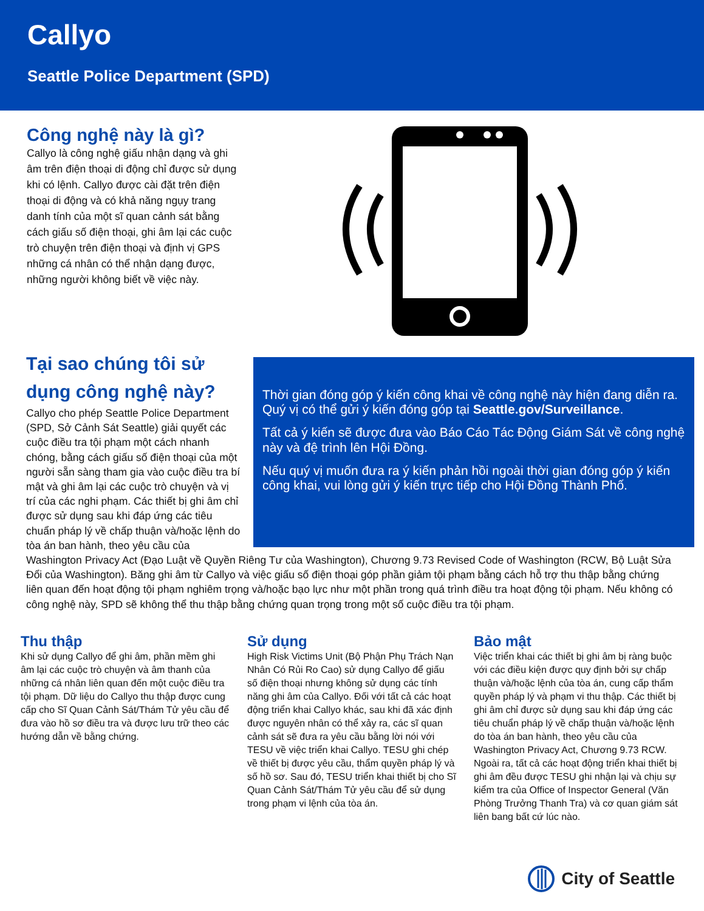Callyo
Seattle Police Department (SPD)
Công nghệ này là gì?
Callyo là công nghệ giấu nhận dạng và ghi âm trên điện thoại di động chỉ được sử dụng khi có lệnh. Callyo được cài đặt trên điện thoại di động và có khả năng ngụy trang danh tính của một sĩ quan cảnh sát bằng cách giấu số điện thoại, ghi âm lại các cuộc trò chuyện trên điện thoại và định vị GPS những cá nhân có thể nhận dạng được, những người không biết về việc này.
Thời gian đóng góp ý kiến công khai về công nghệ này hiện đang diễn ra. Quý vị có thể gửi ý kiến đóng góp tại Seattle.gov/Surveillance.
Tất cả ý kiến sẽ được đưa vào Báo Cáo Tác Động Giám Sát về công nghệ này và đệ trình lên Hội Đồng.
Nếu quý vị muốn đưa ra ý kiến phản hồi ngoài thời gian đóng góp ý kiến công khai, vui lòng gửi ý kiến trực tiếp cho Hội Đồng Thành Phố.
Tại sao chúng tôi sử
dụng công nghệ này?
Callyo cho phép Seattle Police Department (SPD, Sở Cảnh Sát Seattle) giải quyết các cuộc điều tra tội phạm một cách nhanh chóng, bằng cách giấu số điện thoại của một người sẵn sàng tham gia vào cuộc điều tra bí mật và ghi âm lại các cuộc trò chuyện và vị trí của các nghi phạm. Các thiết bị ghi âm chỉ được sử dụng sau khi đáp ứng các tiêu chuẩn pháp lý về chấp thuận và/hoặc lệnh do tòa án ban hành, theo yêu cầu của Washington Privacy Act (Đạo Luật về Quyền Riêng Tư của Washington), Chương 9.73 Revised Code of Washington (RCW, Bộ Luật Sửa Đổi của Washington). Băng ghi âm từ Callyo và việc giấu số điện thoại góp phần giảm tội phạm bằng cách hỗ trợ thu thập bằng chứng liên quan đến hoạt động tội phạm nghiêm trọng và/hoặc bạo lực như một phần trong quá trình điều tra hoạt động tội phạm. Nếu không có công nghệ này, SPD sẽ không thể thu thập bằng chứng quan trọng trong một số cuộc điều tra tội phạm.
Thu thập
Khi sử dụng Callyo để ghi âm, phần mềm ghi âm lại các cuộc trò chuyện và âm thanh của những cá nhân liên quan đến một cuộc điều tra tội phạm. Dữ liệu do Callyo thu thập được cung cấp cho Sĩ Quan Cảnh Sát/Thám Tử yêu cầu để đưa vào hồ sơ điều tra và được lưu trữ theo các hướng dẫn về bằng chứng.
Sử dụng
High Risk Victims Unit (Bộ Phận Phụ Trách Nạn Nhân Có Rủi Ro Cao) sử dụng Callyo để giấu số điện thoại nhưng không sử dụng các tính năng ghi âm của Callyo. Đối với tất cả các hoạt động triển khai Callyo khác, sau khi đã xác định được nguyên nhân có thể xảy ra, các sĩ quan cảnh sát sẽ đưa ra yêu cầu bằng lời nói với TESU về việc triển khai Callyo. TESU ghi chép về thiết bị được yêu cầu, thẩm quyền pháp lý và số hồ sơ. Sau đó, TESU triển khai thiết bị cho Sĩ Quan Cảnh Sát/Thám Tử yêu cầu để sử dụng trong phạm vi lệnh của tòa án.
Bảo mật
Việc triển khai các thiết bị ghi âm bị ràng buộc với các điều kiện được quy định bởi sự chấp thuận và/hoặc lệnh của tòa án, cung cấp thẩm quyền pháp lý và phạm vi thu thập. Các thiết bị ghi âm chỉ được sử dụng sau khi đáp ứng các tiêu chuẩn pháp lý về chấp thuận và/hoặc lệnh do tòa án ban hành, theo yêu cầu của Washington Privacy Act, Chương 9.73 RCW. Ngoài ra, tất cả các hoạt động triển khai thiết bị ghi âm đều được TESU ghi nhận lại và chịu sự kiểm tra của Office of Inspector General (Văn Phòng Trưởng Thanh Tra) và cơ quan giám sát liên bang bất cứ lúc nào.
City of Seattle